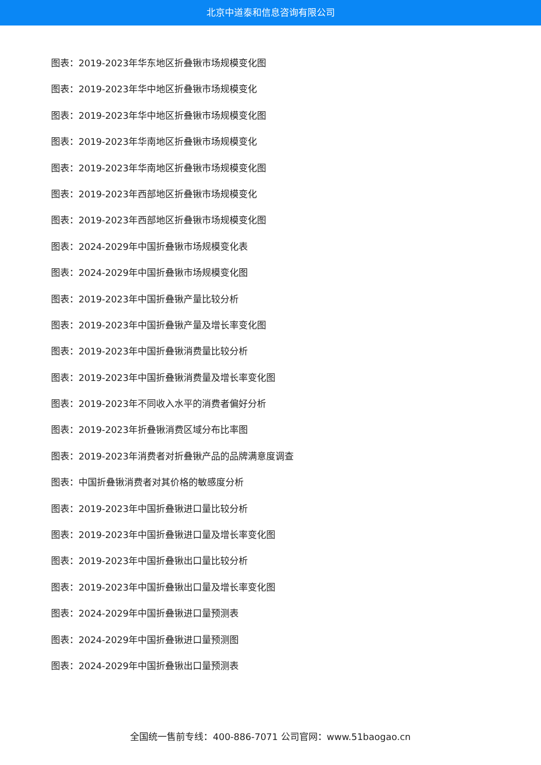北京中道泰和信息咨询有限公司
图表：2019-2023年华东地区折叠锹市场规模变化图
图表：2019-2023年华中地区折叠锹市场规模变化
图表：2019-2023年华中地区折叠锹市场规模变化图
图表：2019-2023年华南地区折叠锹市场规模变化
图表：2019-2023年华南地区折叠锹市场规模变化图
图表：2019-2023年西部地区折叠锹市场规模变化
图表：2019-2023年西部地区折叠锹市场规模变化图
图表：2024-2029年中国折叠锹市场规模变化表
图表：2024-2029年中国折叠锹市场规模变化图
图表：2019-2023年中国折叠锹产量比较分析
图表：2019-2023年中国折叠锹产量及增长率变化图
图表：2019-2023年中国折叠锹消费量比较分析
图表：2019-2023年中国折叠锹消费量及增长率变化图
图表：2019-2023年不同收入水平的消费者偏好分析
图表：2019-2023年折叠锹消费区域分布比率图
图表：2019-2023年消费者对折叠锹产品的品牌满意度调查
图表：中国折叠锹消费者对其价格的敏感度分析
图表：2019-2023年中国折叠锹进口量比较分析
图表：2019-2023年中国折叠锹进口量及增长率变化图
图表：2019-2023年中国折叠锹出口量比较分析
图表：2019-2023年中国折叠锹出口量及增长率变化图
图表：2024-2029年中国折叠锹进口量预测表
图表：2024-2029年中国折叠锹进口量预测图
图表：2024-2029年中国折叠锹出口量预测表
全国统一售前专线：400-886-7071 公司官网：www.51baogao.cn